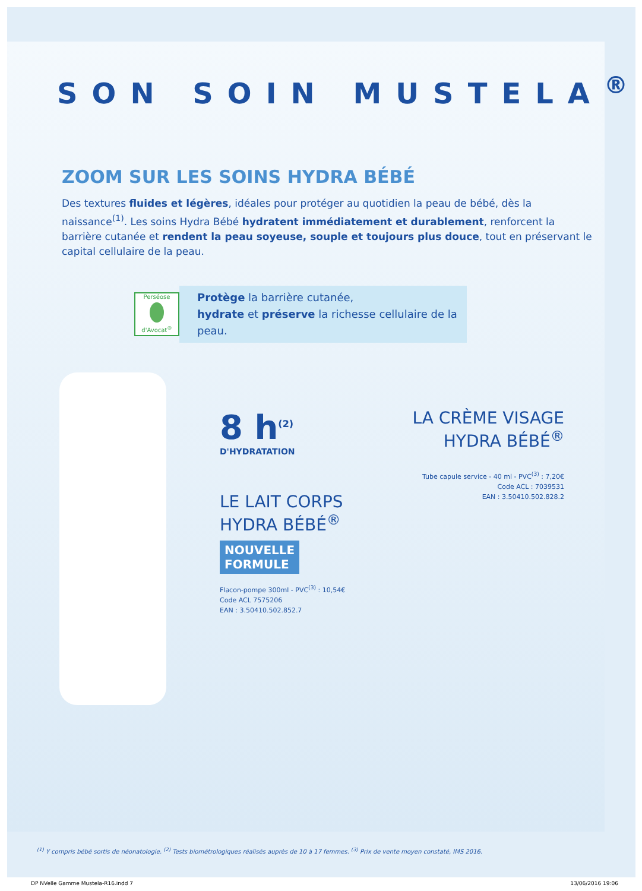SON SOIN MUSTELA<sup>®</sup>
ZOOM SUR LES SOINS HYDRA BÉBÉ
Des textures fluides et légères, idéales pour protéger au quotidien la peau de bébé, dès la naissance<sup>(1)</sup>. Les soins Hydra Bébé hydratent immédiatement et durablement, renforcent la barrière cutanée et rendent la peau soyeuse, souple et toujours plus douce, tout en préservant le capital cellulaire de la peau.
Perséose
d'Avocat<sup>®</sup>
Protège la barrière cutanée,
hydrate et préserve la richesse cellulaire de la peau.
8 h<sup>(2)</sup>
D'HYDRATATION
LE LAIT CORPS
HYDRA BÉBÉ<sup>®</sup>
NOUVELLE
FORMULE
Flacon-pompe 300ml - PVC<sup>(3)</sup> : 10,54€
Code ACL 7575206
EAN : 3.50410.502.852.7
LA CRÈME VISAGE
HYDRA BÉBÉ<sup>®</sup>
Tube capule service - 40 ml - PVC<sup>(3)</sup> : 7,20€
Code ACL : 7039531
EAN : 3.50410.502.828.2
<sup>(1)</sup> Y compris bébé sortis de néonatologie. <sup>(2)</sup> Tests biométrologiques réalisés auprès de 10 à 17 femmes. <sup>(3)</sup> Prix de vente moyen constaté, IMS 2016.
DP NVelle Gamme Mustela-R16.indd 7 13/06/2016 19:06